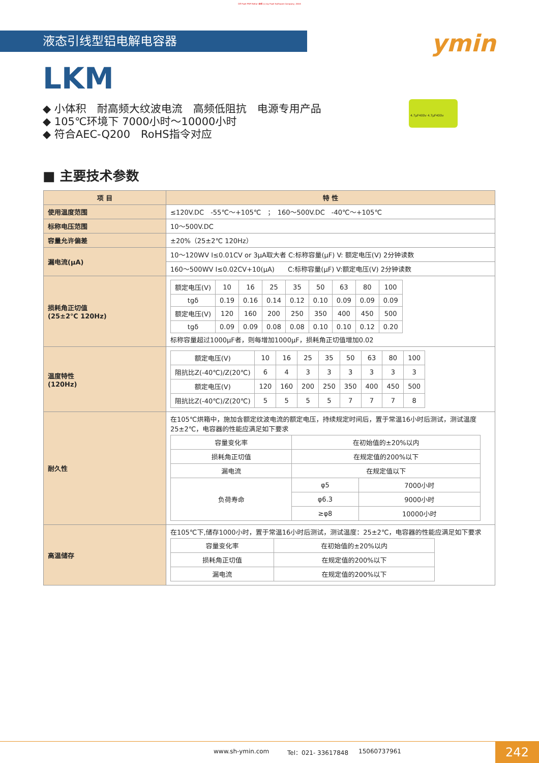ÓÉ Foxit PDF Editor 编辑 (c) by Foxit Software Company, 2004
液态引线型铝电解电容器
ymin
LKM
◆ 小体积　耐高频大纹波电流　高频低阻抗　电源专用产品
◆ 105℃环境下 7000小时～10000小时
◆ 符合AEC-Q200　RoHS指令对应
4.7μF400v 4.7μF400v
■ 主要技术参数
| 项 目 | 特 性 |
| --- | --- |
| 使用温度范围 | ≤120V.DC -55℃～+105℃ ； 160～500V.DC -40℃～+105℃ |
| 标称电压范围 | 10～500V.DC |
| 容量允许偏差 | ±20%（25±2℃ 120Hz） |
| 漏电流(μA) | 10～120WV I≤0.01CV or 3μA取大者 C:标称容量(μF) V: 额定电压(V) 2分钟读数 |
| | 160～500WV I≤0.02CV+10(μA) C:标称容量(μF) V:额定电压(V) 2分钟读数 |
| 损耗角正切值 (25±2℃ 120Hz) | / 额定电压(V) / 10 / 16 / 25 / 35 / 50 / 63 / 80 / 100 / / tgδ / 0.19 / 0.16 / 0.14 / 0.12 / 0.10 / 0.09 / 0.09 / 0.09 / / 额定电压(V) / 120 / 160 / 200 / 250 / 350 / 400 / 450 / 500 / / tgδ / 0.09 / 0.09 / 0.08 / 0.08 / 0.10 / 0.10 / 0.12 / 0.20 / 标称容量超过1000μF者，则每增加1000μF，损耗角正切值增加0.02 |
| 温度特性 (120Hz) | / 额定电压(V) / 10 / 16 / 25 / 35 / 50 / 63 / 80 / 100 / / 阻抗比Z(-40℃)/Z(20℃) / 6 / 4 / 3 / 3 / 3 / 3 / 3 / 3 / / 额定电压(V) / 120 / 160 / 200 / 250 / 350 / 400 / 450 / 500 / / 阻抗比Z(-40℃)/Z(20℃) / 5 / 5 / 5 / 5 / 7 / 7 / 7 / 8 / |
| 耐久性 | 在105℃烘箱中，施加含额定纹波电流的额定电压，持续规定时间后，置于常温16小时后测试，测试温度25±2℃，电容器的性能应满足如下要求 / 容量变化率 / 在初始值的±20%以内 / / / 损耗角正切值 / 在规定值的200%以下 / / / 漏电流 / 在规定值以下 / / / 负荷寿命 / φ5 / 7000小时 / / / φ6.3 / 9000小时 / / / ≥φ8 / 10000小时 / |
| 高温储存 | 在105℃下,储存1000小时，置于常温16小时后测试，测试温度：25±2℃，电容器的性能应满足如下要求 / 容量变化率 / 在初始值的±20%以内 / / 损耗角正切值 / 在规定值的200%以下 / / 漏电流 / 在规定值的200%以下 / |
www.sh-ymin.com Tel：021- 33617848 15060737961 242